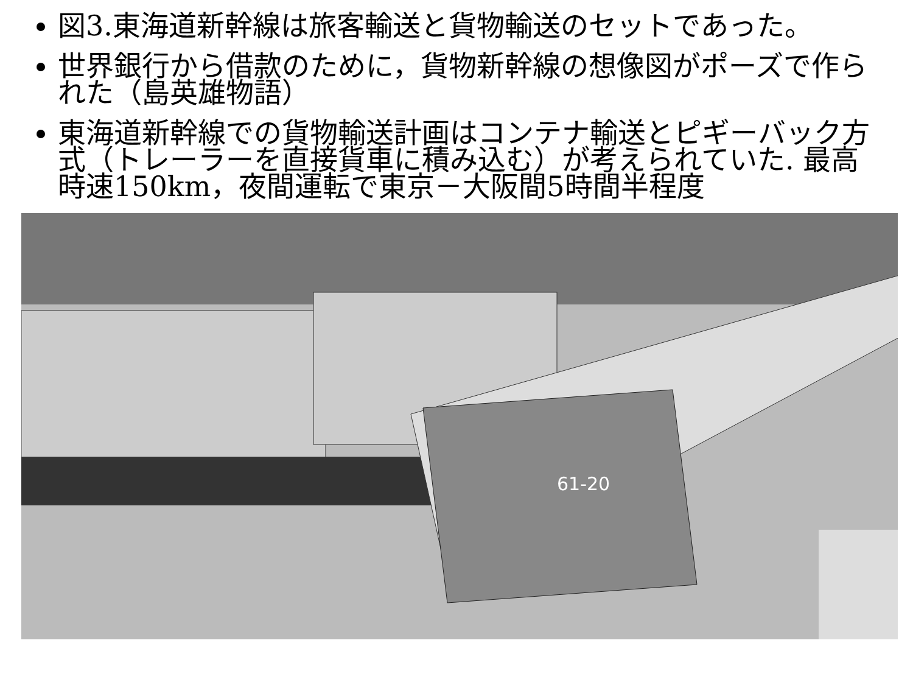図3.東海道新幹線は旅客輸送と貨物輸送のセットであった。
世界銀行から借款のために，貨物新幹線の想像図がポーズで作られた（島英雄物語）
東海道新幹線での貨物輸送計画はコンテナ輸送とピギーバック方式（トレーラーを直接貨車に積み込む）が考えられていた. 最高時速150km，夜間運転で東京－大阪間5時間半程度
61-20